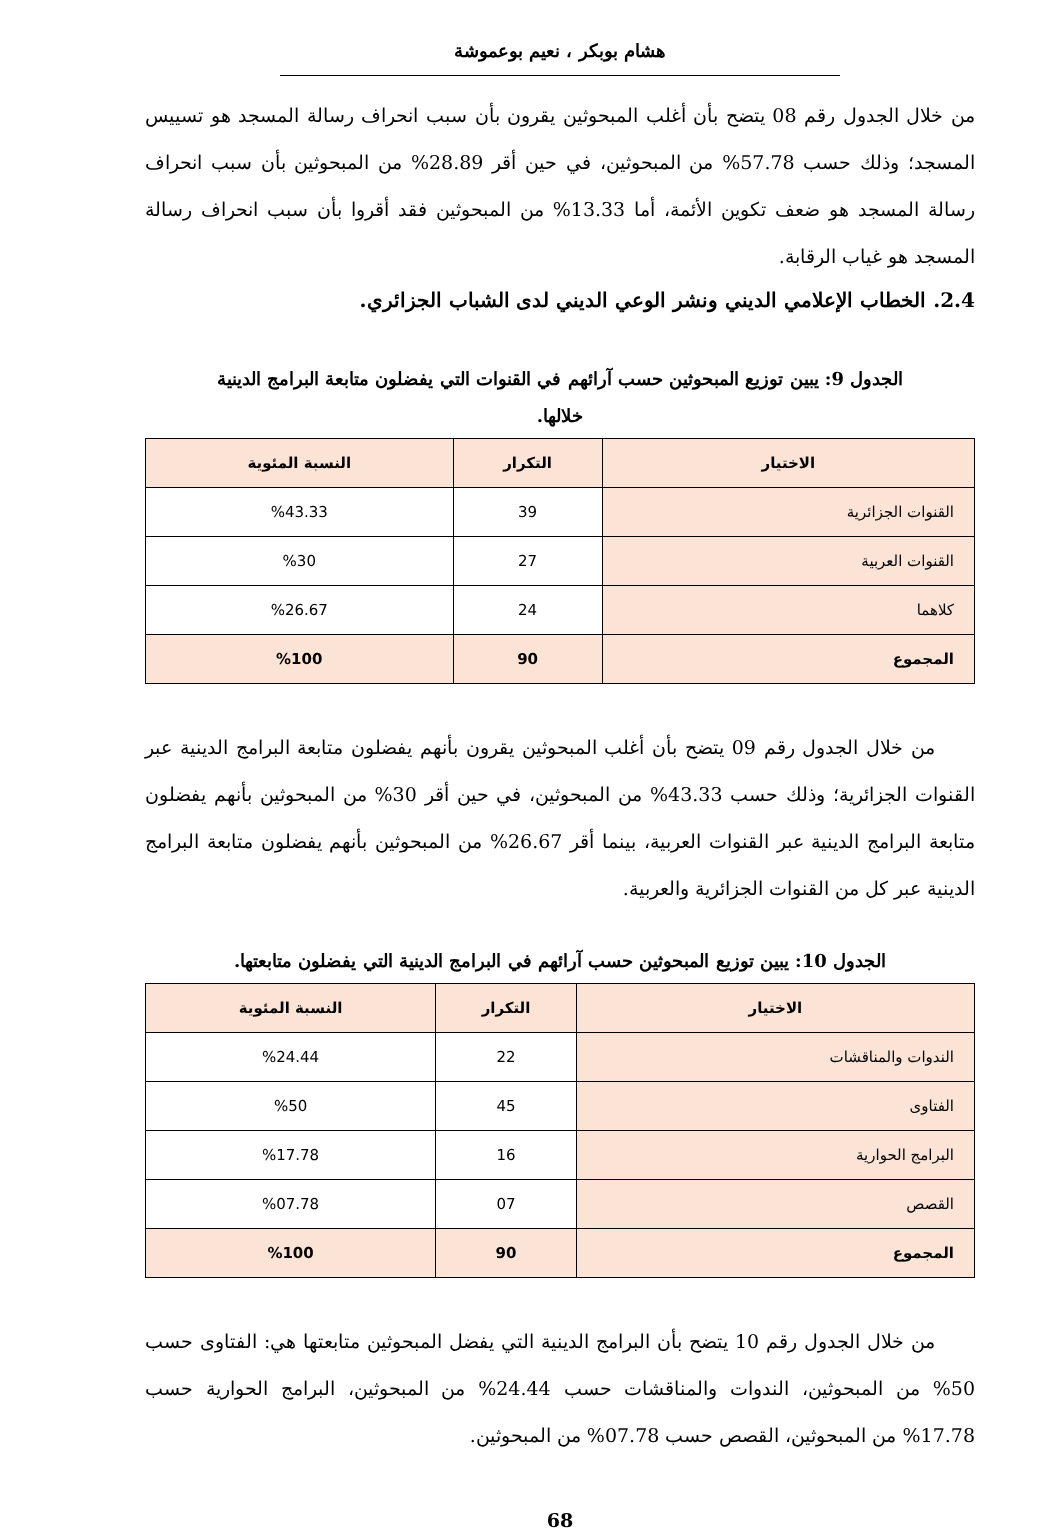هشام بوبكر ، نعيم بوعموشة
من خلال الجدول رقم 08 يتضح بأن أغلب المبحوثين يقرون بأن سبب انحراف رسالة المسجد هو تسييس المسجد؛ وذلك حسب 57.78% من المبحوثين، في حين أقر 28.89% من المبحوثين بأن سبب انحراف رسالة المسجد هو ضعف تكوين الأئمة، أما 13.33% من المبحوثين فقد أقروا بأن سبب انحراف رسالة المسجد هو غياب الرقابة.
2.4. الخطاب الإعلامي الديني ونشر الوعي الديني لدى الشباب الجزائري.
الجدول 9: يبين توزيع المبحوثين حسب آرائهم في القنوات التي يفضلون متابعة البرامج الدينية خلالها.
| الاختيار | التكرار | النسبة المئوية |
| --- | --- | --- |
| القنوات الجزائرية | 39 | %43.33 |
| القنوات العربية | 27 | %30 |
| كلاهما | 24 | %26.67 |
| المجموع | 90 | %100 |
من خلال الجدول رقم 09 يتضح بأن أغلب المبحوثين يقرون بأنهم يفضلون متابعة البرامج الدينية عبر القنوات الجزائرية؛ وذلك حسب 43.33% من المبحوثين، في حين أقر 30% من المبحوثين بأنهم يفضلون متابعة البرامج الدينية عبر القنوات العربية، بينما أقر 26.67% من المبحوثين بأنهم يفضلون متابعة البرامج الدينية عبر كل من القنوات الجزائرية والعربية.
الجدول 10: يبين توزيع المبحوثين حسب آرائهم في البرامج الدينية التي يفضلون متابعتها.
| الاختيار | التكرار | النسبة المئوية |
| --- | --- | --- |
| الندوات والمناقشات | 22 | %24.44 |
| الفتاوى | 45 | %50 |
| البرامج الحوارية | 16 | %17.78 |
| القصص | 07 | %07.78 |
| المجموع | 90 | %100 |
من خلال الجدول رقم 10 يتضح بأن البرامج الدينية التي يفضل المبحوثين متابعتها هي: الفتاوى حسب 50% من المبحوثين، الندوات والمناقشات حسب 24.44% من المبحوثين، البرامج الحوارية حسب 17.78% من المبحوثين، القصص حسب 07.78% من المبحوثين.
68